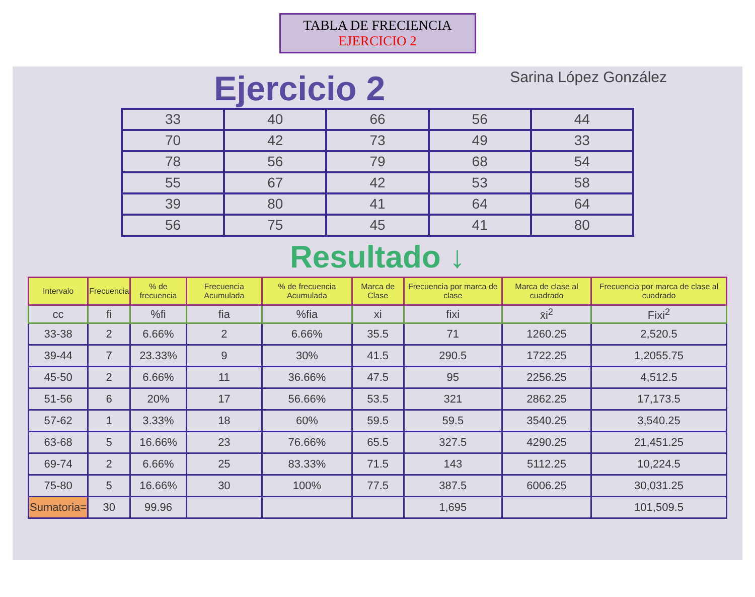TABLA DE FRECIENCIA
EJERCICIO 2
Ejercicio 2
Sarina López González
| 33 | 40 | 66 | 56 | 44 |
| 70 | 42 | 73 | 49 | 33 |
| 78 | 56 | 79 | 68 | 54 |
| 55 | 67 | 42 | 53 | 58 |
| 39 | 80 | 41 | 64 | 64 |
| 56 | 75 | 45 | 41 | 80 |
Resultado ↓
| Intervalo | Frecuencia | % de frecuencia | Frecuencia Acumulada | % de frecuencia Acumulada | Marca de Clase | Frecuencia por marca de clase | Marca de clase al cuadrado | Frecuencia por marca de clase al cuadrado |
| --- | --- | --- | --- | --- | --- | --- | --- | --- |
| cc | fi | %fi | fia | %fia | xi | fixi | x̄i<sup>2</sup> | Fixi<sup>2</sup> |
| 33-38 | 2 | 6.66% | 2 | 6.66% | 35.5 | 71 | 1260.25 | 2,520.5 |
| 39-44 | 7 | 23.33% | 9 | 30% | 41.5 | 290.5 | 1722.25 | 1,2055.75 |
| 45-50 | 2 | 6.66% | 11 | 36.66% | 47.5 | 95 | 2256.25 | 4,512.5 |
| 51-56 | 6 | 20% | 17 | 56.66% | 53.5 | 321 | 2862.25 | 17,173.5 |
| 57-62 | 1 | 3.33% | 18 | 60% | 59.5 | 59.5 | 3540.25 | 3,540.25 |
| 63-68 | 5 | 16.66% | 23 | 76.66% | 65.5 | 327.5 | 4290.25 | 21,451.25 |
| 69-74 | 2 | 6.66% | 25 | 83.33% | 71.5 | 143 | 5112.25 | 10,224.5 |
| 75-80 | 5 | 16.66% | 30 | 100% | 77.5 | 387.5 | 6006.25 | 30,031.25 |
| Sumatoria= | 30 | 99.96 | | | | 1,695 | | 101,509.5 |